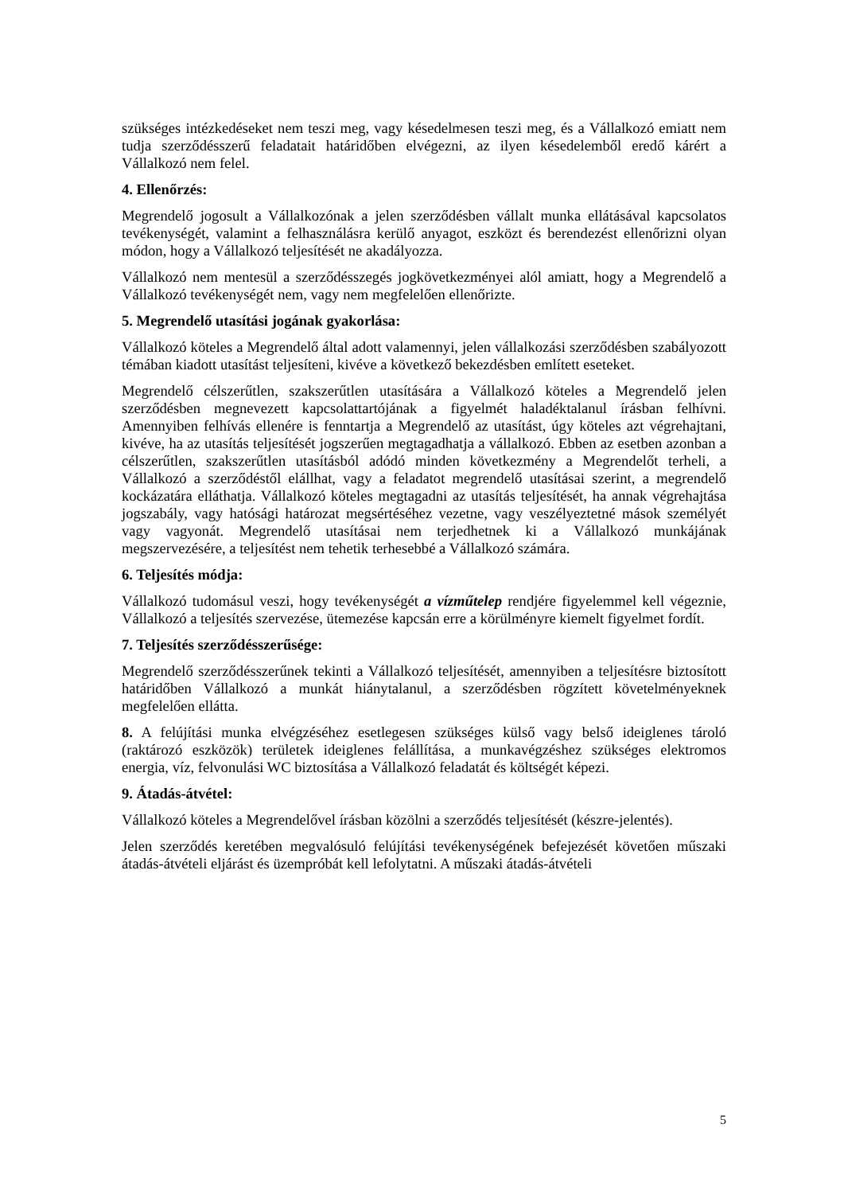szükséges intézkedéseket nem teszi meg, vagy késedelmesen teszi meg, és a Vállalkozó emiatt nem tudja szerződésszerű feladatait határidőben elvégezni, az ilyen késedelemből eredő kárért a Vállalkozó nem felel.
4. Ellenőrzés:
Megrendelő jogosult a Vállalkozónak a jelen szerződésben vállalt munka ellátásával kapcsolatos tevékenységét, valamint a felhasználásra kerülő anyagot, eszközt és berendezést ellenőrizni olyan módon, hogy a Vállalkozó teljesítését ne akadályozza.
Vállalkozó nem mentesül a szerződésszegés jogkövetkezményei alól amiatt, hogy a Megrendelő a Vállalkozó tevékenységét nem, vagy nem megfelelően ellenőrizte.
5. Megrendelő utasítási jogának gyakorlása:
Vállalkozó köteles a Megrendelő által adott valamennyi, jelen vállalkozási szerződésben szabályozott témában kiadott utasítást teljesíteni, kivéve a következő bekezdésben említett eseteket.
Megrendelő célszerűtlen, szakszerűtlen utasítására a Vállalkozó köteles a Megrendelő jelen szerződésben megnevezett kapcsolattartójának a figyelmét haladéktalanul írásban felhívni. Amennyiben felhívás ellenére is fenntartja a Megrendelő az utasítást, úgy köteles azt végrehajtani, kivéve, ha az utasítás teljesítését jogszerűen megtagadhatja a vállalkozó. Ebben az esetben azonban a célszerűtlen, szakszerűtlen utasításból adódó minden következmény a Megrendelőt terheli, a Vállalkozó a szerződéstől elállhat, vagy a feladatot megrendelő utasításai szerint, a megrendelő kockázatára elláthatja. Vállalkozó köteles megtagadni az utasítás teljesítését, ha annak végrehajtása jogszabály, vagy hatósági határozat megsértéséhez vezetne, vagy veszélyeztetné mások személyét vagy vagyonát. Megrendelő utasításai nem terjedhetnek ki a Vállalkozó munkájának megszervezésére, a teljesítést nem tehetik terhesebbé a Vállalkozó számára.
6. Teljesítés módja:
Vállalkozó tudomásul veszi, hogy tevékenységét a vízműtelep rendjére figyelemmel kell végeznie, Vállalkozó a teljesítés szervezése, ütemezése kapcsán erre a körülményre kiemelt figyelmet fordít.
7. Teljesítés szerződésszerűsége:
Megrendelő szerződésszerűnek tekinti a Vállalkozó teljesítését, amennyiben a teljesítésre biztosított határidőben Vállalkozó a munkát hiánytalanul, a szerződésben rögzített követelményeknek megfelelően ellátta.
8. A felújítási munka elvégzéséhez esetlegesen szükséges külső vagy belső ideiglenes tároló (raktározó eszközök) területek ideiglenes felállítása, a munkavégzéshez szükséges elektromos energia, víz, felvonulási WC biztosítása a Vállalkozó feladatát és költségét képezi.
9. Átadás-átvétel:
Vállalkozó köteles a Megrendelővel írásban közölni a szerződés teljesítését (készre-jelentés).
Jelen szerződés keretében megvalósuló felújítási tevékenységének befejezését követően műszaki átadás-átvételi eljárást és üzempróbát kell lefolytatni. A műszaki átadás-átvételi
5